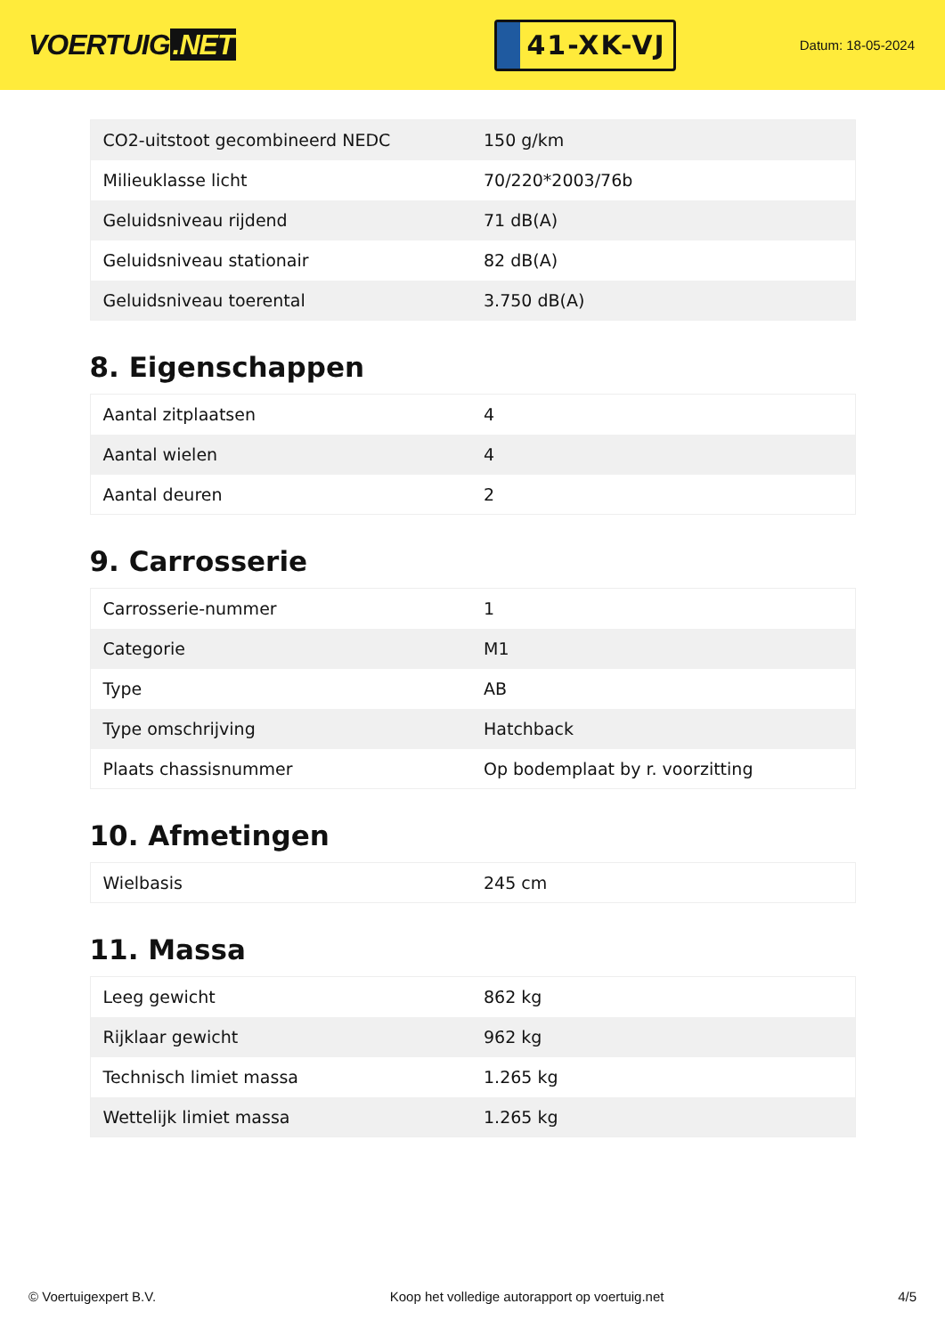VOERTUIG.NET
41-XK-VJ
Datum: 18-05-2024
| CO2-uitstoot gecombineerd NEDC | 150 g/km |
| Milieuklasse licht | 70/220*2003/76b |
| Geluidsniveau rijdend | 71 dB(A) |
| Geluidsniveau stationair | 82 dB(A) |
| Geluidsniveau toerental | 3.750 dB(A) |
8. Eigenschappen
| Aantal zitplaatsen | 4 |
| Aantal wielen | 4 |
| Aantal deuren | 2 |
9. Carrosserie
| Carrosserie-nummer | 1 |
| Categorie | M1 |
| Type | AB |
| Type omschrijving | Hatchback |
| Plaats chassisnummer | Op bodemplaat by r. voorzitting |
10. Afmetingen
| Wielbasis | 245 cm |
11. Massa
| Leeg gewicht | 862 kg |
| Rijklaar gewicht | 962 kg |
| Technisch limiet massa | 1.265 kg |
| Wettelijk limiet massa | 1.265 kg |
© Voertuigexpert B.V. Koop het volledige autorapport op voertuig.net 4/5